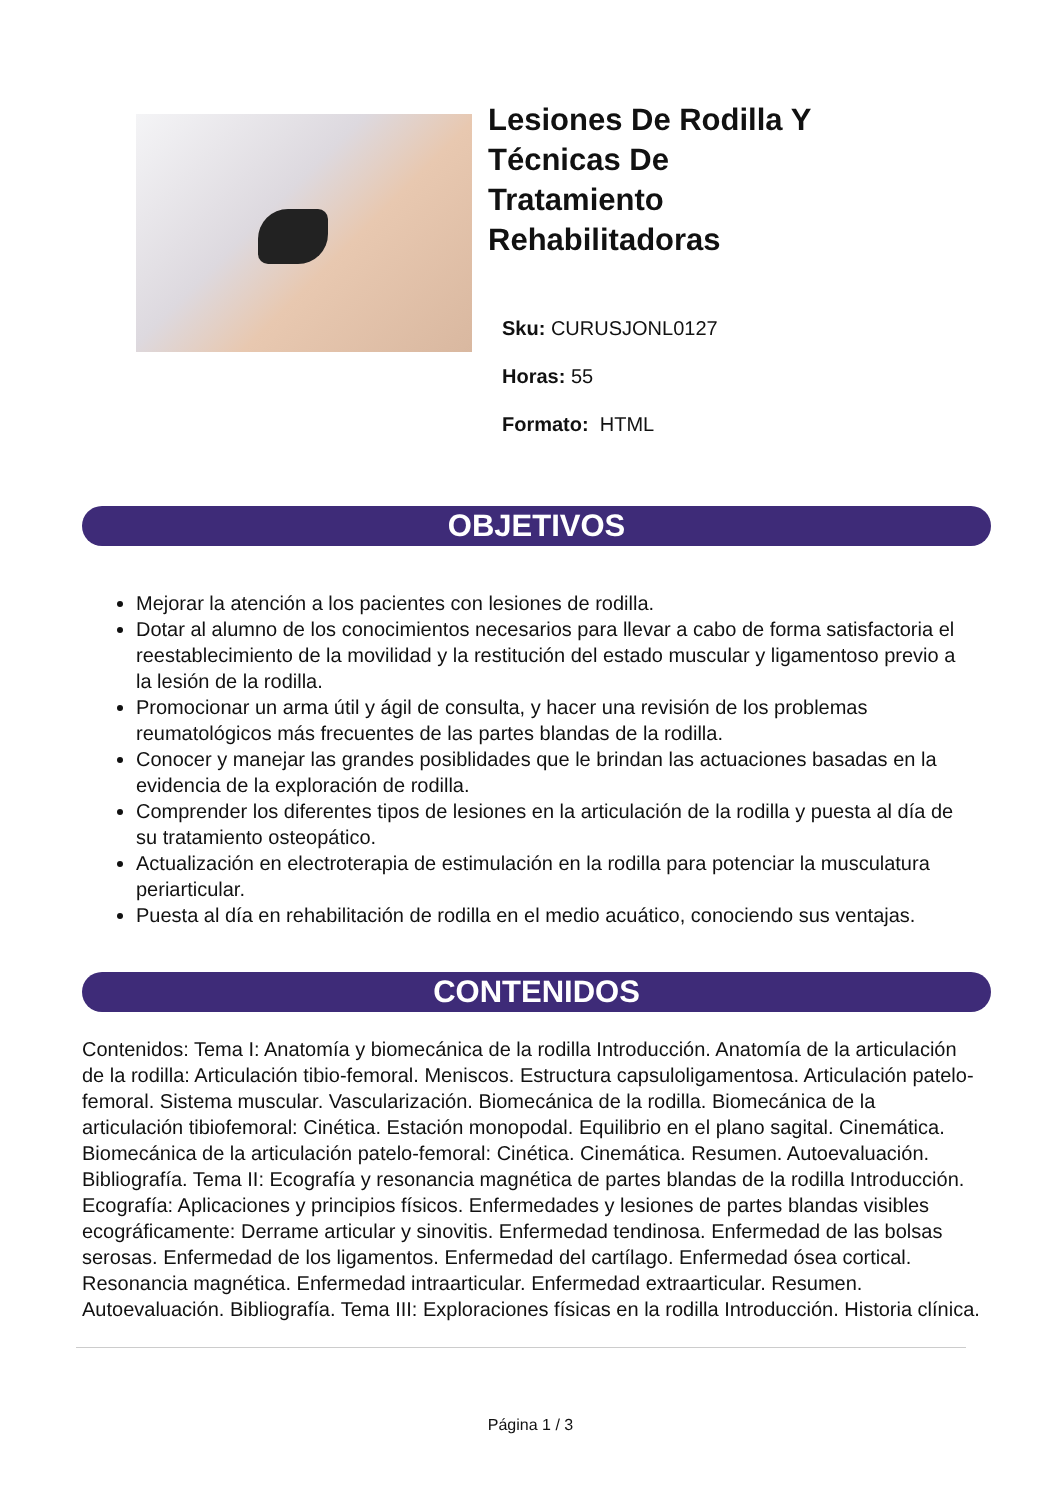Lesiones De Rodilla Y Técnicas De Tratamiento Rehabilitadoras
Sku: CURUSJONL0127
Horas: 55
Formato: HTML
OBJETIVOS
Mejorar la atención a los pacientes con lesiones de rodilla.
Dotar al alumno de los conocimientos necesarios para llevar a cabo de forma satisfactoria el reestablecimiento de la movilidad y la restitución del estado muscular y ligamentoso previo a la lesión de la rodilla.
Promocionar un arma útil y ágil de consulta, y hacer una revisión de los problemas reumatológicos más frecuentes de las partes blandas de la rodilla.
Conocer y manejar las grandes posiblidades que le brindan las actuaciones basadas en la evidencia de la exploración de rodilla.
Comprender los diferentes tipos de lesiones en la articulación de la rodilla y puesta al día de su tratamiento osteopático.
Actualización en electroterapia de estimulación en la rodilla para potenciar la musculatura periarticular.
Puesta al día en rehabilitación de rodilla en el medio acuático, conociendo sus ventajas.
CONTENIDOS
Contenidos: Tema I: Anatomía y biomecánica de la rodilla Introducción. Anatomía de la articulación de la rodilla: Articulación tibio-femoral. Meniscos. Estructura capsuloligamentosa. Articulación patelo-femoral. Sistema muscular. Vascularización. Biomecánica de la rodilla. Biomecánica de la articulación tibiofemoral: Cinética. Estación monopodal. Equilibrio en el plano sagital. Cinemática. Biomecánica de la articulación patelo-femoral: Cinética. Cinemática. Resumen. Autoevaluación. Bibliografía. Tema II: Ecografía y resonancia magnética de partes blandas de la rodilla Introducción. Ecografía: Aplicaciones y principios físicos. Enfermedades y lesiones de partes blandas visibles ecográficamente: Derrame articular y sinovitis. Enfermedad tendinosa. Enfermedad de las bolsas serosas. Enfermedad de los ligamentos. Enfermedad del cartílago. Enfermedad ósea cortical. Resonancia magnética. Enfermedad intraarticular. Enfermedad extraarticular. Resumen. Autoevaluación. Bibliografía. Tema III: Exploraciones físicas en la rodilla Introducción. Historia clínica.
Página 1 / 3